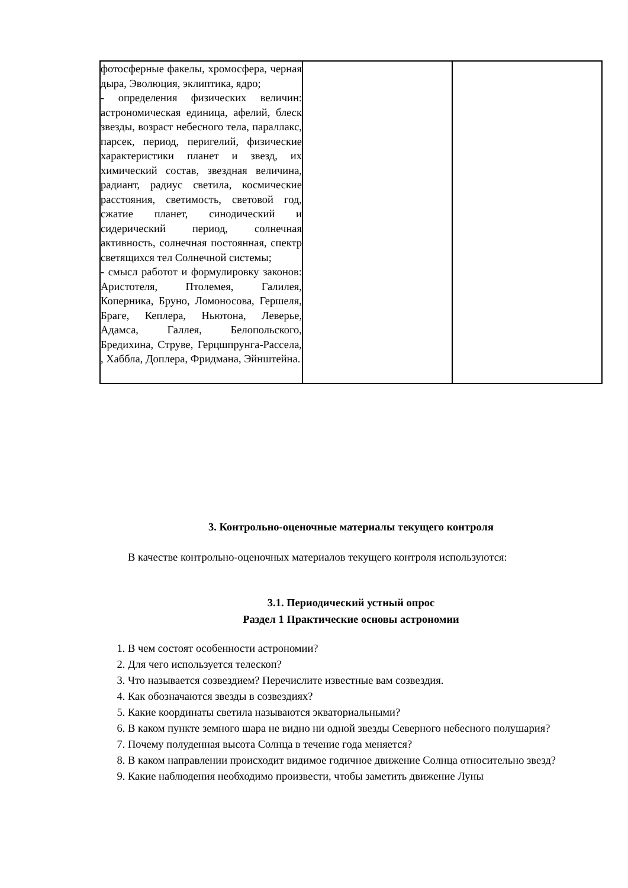| фотосферные факелы, хромосфера, черная дыра, Эволюция, эклиптика, ядро; - определения физических величин: астрономическая единица, афелий, блеск звезды, возраст небесного тела, параллакс, парсек, период, перигелий, физические характеристики планет и звезд, их химический состав, звездная величина, радиант, радиус светила, космические расстояния, светимость, световой год, сжатие планет, синодический и сидерический период, солнечная активность, солнечная постоянная, спектр светящихся тел Солнечной системы; - смысл работот и формулировку законов: Аристотеля, Птолемея, Галилея, Коперника, Бруно, Ломоносова, Гершеля, Браге, Кеплера, Ньютона, Леверье, Адамса, Галлея, Белопольского, Бредихина, Струве, Герцшпрунга-Рассела, , Хаббла, Доплера, Фридмана, Эйнштейна. | | |
3. Контрольно-оценочные материалы текущего контроля
В качестве контрольно-оценочных материалов текущего контроля используются:
3.1. Периодический устный опрос
Раздел 1 Практические основы астрономии
1. В чем состоят особенности астрономии?
2. Для чего используется телескоп?
3. Что называется созвездием? Перечислите известные вам созвездия.
4. Как обозначаются звезды в созвездиях?
5. Какие координаты светила называются экваториальными?
6. В каком пункте земного шара не видно ни одной звезды Северного небесного полушария?
7. Почему полуденная высота Солнца в течение года меняется?
8. В каком направлении происходит видимое годичное движение Солнца относительно звезд?
9. Какие наблюдения необходимо произвести, чтобы заметить движение Луны